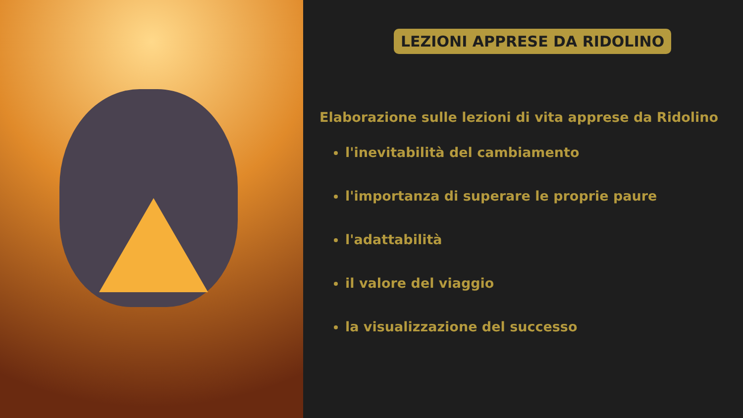LEZIONI APPRESE DA RIDOLINO
Elaborazione sulle lezioni di vita apprese da Ridolino
l'inevitabilità del cambiamento
l'importanza di superare le proprie paure
l'adattabilità
il valore del viaggio
la visualizzazione del successo